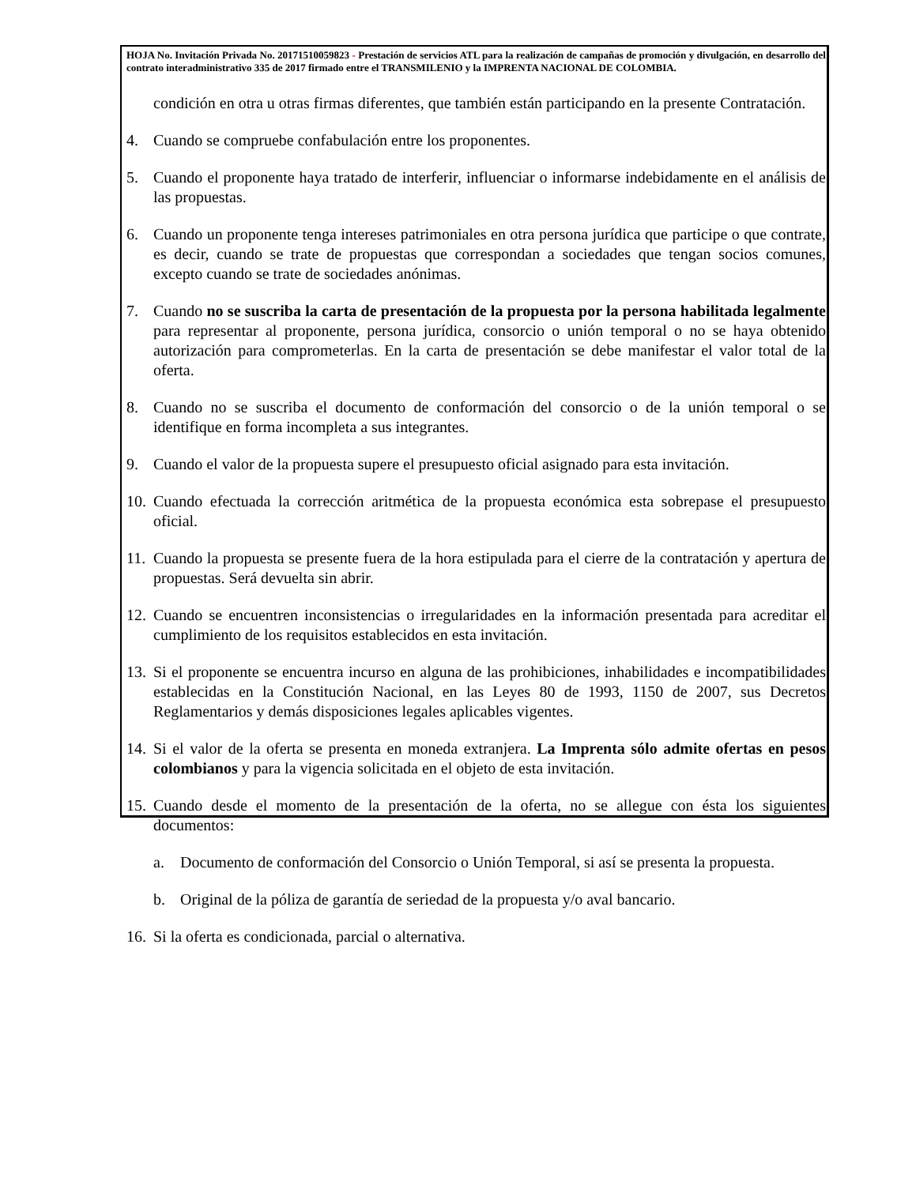HOJA No. Invitación Privada No. 20171510059823 - Prestación de servicios ATL para la realización de campañas de promoción y divulgación, en desarrollo del contrato interadministrativo 335 de 2017 firmado entre el TRANSMILENIO y la IMPRENTA NACIONAL DE COLOMBIA.
condición en otra u otras firmas diferentes, que también están participando en la presente Contratación.
4. Cuando se compruebe confabulación entre los proponentes.
5. Cuando el proponente haya tratado de interferir, influenciar o informarse indebidamente en el análisis de las propuestas.
6. Cuando un proponente tenga intereses patrimoniales en otra persona jurídica que participe o que contrate, es decir, cuando se trate de propuestas que correspondan a sociedades que tengan socios comunes, excepto cuando se trate de sociedades anónimas.
7. Cuando no se suscriba la carta de presentación de la propuesta por la persona habilitada legalmente para representar al proponente, persona jurídica, consorcio o unión temporal o no se haya obtenido autorización para comprometerlas. En la carta de presentación se debe manifestar el valor total de la oferta.
8. Cuando no se suscriba el documento de conformación del consorcio o de la unión temporal o se identifique en forma incompleta a sus integrantes.
9. Cuando el valor de la propuesta supere el presupuesto oficial asignado para esta invitación.
10. Cuando efectuada la corrección aritmética de la propuesta económica esta sobrepase el presupuesto oficial.
11. Cuando la propuesta se presente fuera de la hora estipulada para el cierre de la contratación y apertura de propuestas. Será devuelta sin abrir.
12. Cuando se encuentren inconsistencias o irregularidades en la información presentada para acreditar el cumplimiento de los requisitos establecidos en esta invitación.
13. Si el proponente se encuentra incurso en alguna de las prohibiciones, inhabilidades e incompatibilidades establecidas en la Constitución Nacional, en las Leyes 80 de 1993, 1150 de 2007, sus Decretos Reglamentarios y demás disposiciones legales aplicables vigentes.
14. Si el valor de la oferta se presenta en moneda extranjera. La Imprenta sólo admite ofertas en pesos colombianos y para la vigencia solicitada en el objeto de esta invitación.
15. Cuando desde el momento de la presentación de la oferta, no se allegue con ésta los siguientes documentos:
a. Documento de conformación del Consorcio o Unión Temporal, si así se presenta la propuesta.
b. Original de la póliza de garantía de seriedad de la propuesta y/o aval bancario.
16. Si la oferta es condicionada, parcial o alternativa.